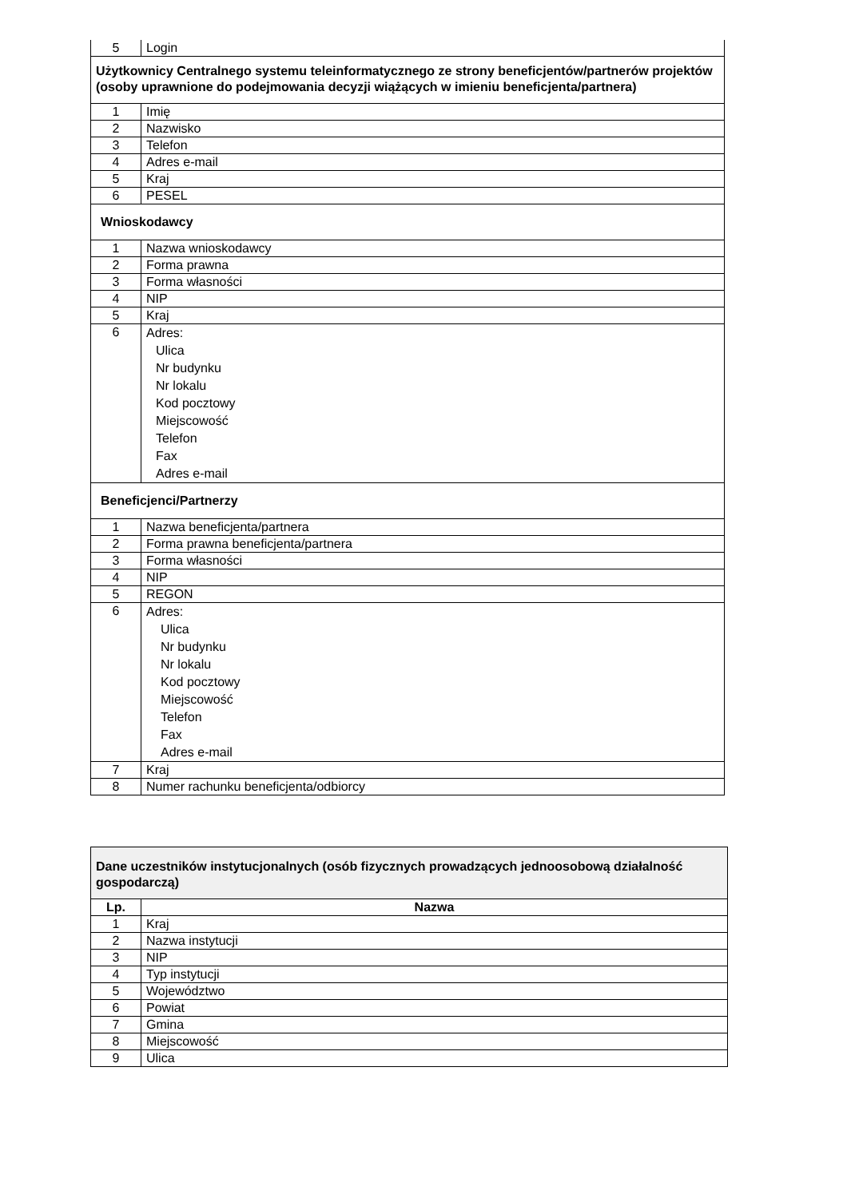| 5 | Login |
| Użytkownicy Centralnego systemu teleinformatycznego ze strony beneficjentów/partnerów projektów (osoby uprawnione do podejmowania decyzji wiążących w imieniu beneficjenta/partnera) | |
| 1 | Imię |
| 2 | Nazwisko |
| 3 | Telefon |
| 4 | Adres e-mail |
| 5 | Kraj |
| 6 | PESEL |
| Wnioskodawcy | |
| 1 | Nazwa wnioskodawcy |
| 2 | Forma prawna |
| 3 | Forma własności |
| 4 | NIP |
| 5 | Kraj |
| 6 | Adres: Ulica Nr budynku Nr lokalu Kod pocztowy Miejscowość Telefon Fax Adres e-mail |
| Beneficjenci/Partnerzy | |
| 1 | Nazwa beneficjenta/partnera |
| 2 | Forma prawna beneficjenta/partnera |
| 3 | Forma własności |
| 4 | NIP |
| 5 | REGON |
| 6 | Adres: Ulica Nr budynku Nr lokalu Kod pocztowy Miejscowość Telefon Fax Adres e-mail |
| 7 | Kraj |
| 8 | Numer rachunku beneficjenta/odbiorcy |
| Dane uczestników instytucjonalnych (osób fizycznych prowadzących jednoosobową działalność gospodarczą) | |
| Lp. | Nazwa |
| 1 | Kraj |
| 2 | Nazwa instytucji |
| 3 | NIP |
| 4 | Typ instytucji |
| 5 | Województwo |
| 6 | Powiat |
| 7 | Gmina |
| 8 | Miejscowość |
| 9 | Ulica |